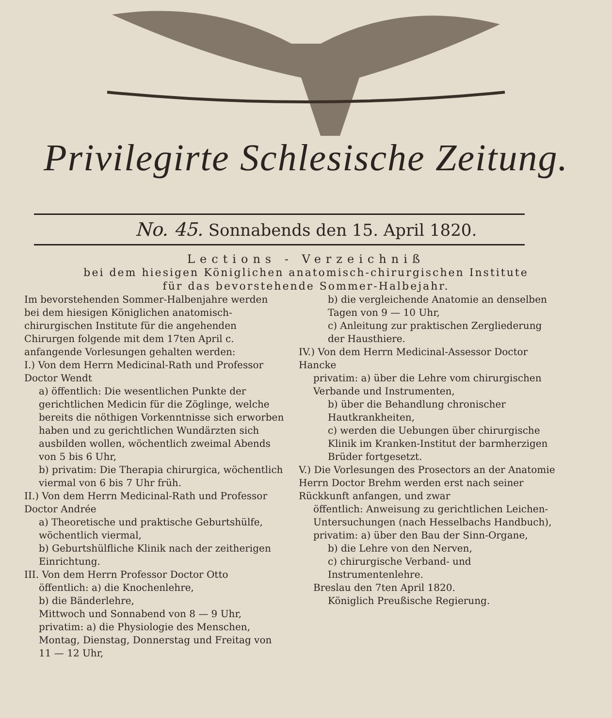Privilegirte Schlesische Zeitung.
No. 45. Sonnabends den 15. April 1820.
Lections - Verzeichniß
bei dem hiesigen Königlichen anatomisch-chirurgischen Institute
für das bevorstehende Sommer-Halbejahr.
Im bevorstehenden Sommer-Halbenjahre werden bei dem hiesigen Königlichen anatomisch-chirurgischen Institute für die angehenden Chirurgen folgende mit dem 17ten April c. anfangende Vorlesungen gehalten werden:
I.) Von dem Herrn Medicinal-Rath und Professor Doctor Wendt
a) öffentlich: Die wesentlichen Punkte der gerichtlichen Medicin für die Zöglinge, welche bereits die nöthigen Vorkenntnisse sich erworben haben und zu gerichtlichen Wundärzten sich ausbilden wollen, wöchentlich zweimal Abends von 5 bis 6 Uhr,
b) privatim: Die Therapia chirurgica, wöchentlich viermal von 6 bis 7 Uhr früh.
II.) Von dem Herrn Medicinal-Rath und Professor Doctor Andrée
a) Theoretische und praktische Geburtshülfe, wöchentlich viermal,
b) Geburtshülfliche Klinik nach der zeitherigen Einrichtung.
III. Von dem Herrn Professor Doctor Otto
öffentlich: a) die Knochenlehre,
b) die Bänderlehre,
Mittwoch und Sonnabend von 8 — 9 Uhr,
privatim: a) die Physiologie des Menschen, Montag, Dienstag, Donnerstag und Freitag von 11 — 12 Uhr,
b) die vergleichende Anatomie an denselben Tagen von 9 — 10 Uhr,
c) Anleitung zur praktischen Zergliederung der Hausthiere.
IV.) Von dem Herrn Medicinal-Assessor Doctor Hancke
privatim: a) über die Lehre vom chirurgischen Verbande und Instrumenten,
b) über die Behandlung chronischer Hautkrankheiten,
c) werden die Uebungen über chirurgische Klinik im Kranken-Institut der barmherzigen Brüder fortgesetzt.
V.) Die Vorlesungen des Prosectors an der Anatomie Herrn Doctor Brehm werden erst nach seiner Rückkunft anfangen, und zwar
öffentlich: Anweisung zu gerichtlichen Leichen-Untersuchungen (nach Hesselbachs Handbuch),
privatim: a) über den Bau der Sinn-Organe,
b) die Lehre von den Nerven,
c) chirurgische Verband- und Instrumentenlehre.
Breslau den 7ten April 1820.
Königlich Preußische Regierung.